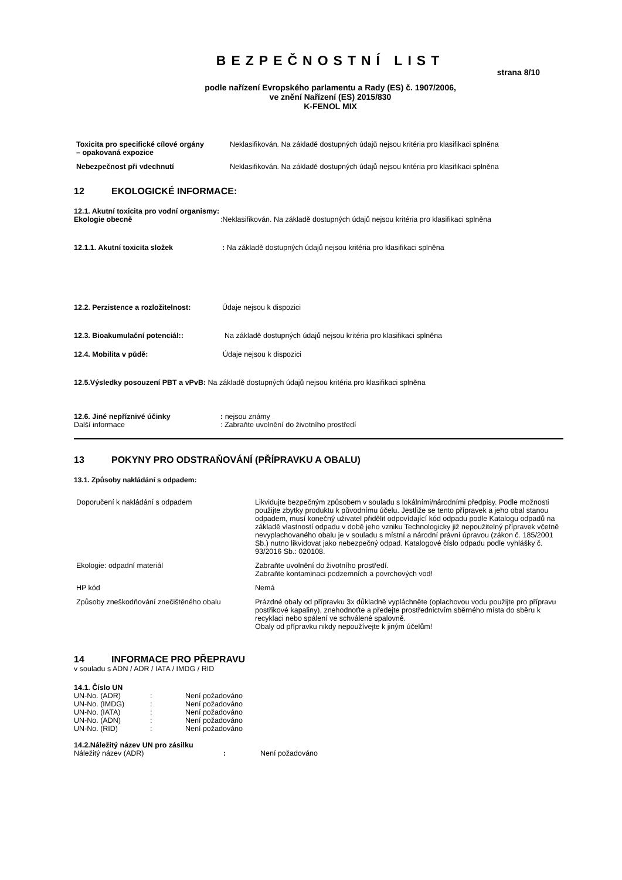BEZPEČNOSTNÍ LIST
strana 8/10
podle nařízení Evropského parlamentu a Rady (ES) č. 1907/2006,
ve znění Nařízení (ES) 2015/830
K-FENOL MIX
| Toxicita pro specifické cílové orgány – opakovaná expozice | Neklasifikován. Na základě dostupných údajů nejsou kritéria pro klasifikaci splněna |
| Nebezpečnost při vdechnutí | Neklasifikován. Na základě dostupných údajů nejsou kritéria pro klasifikaci splněna |
12 EKOLOGICKÉ INFORMACE:
12.1. Akutní toxicita pro vodní organismy:
Ekologie obecně :Neklasifikován. Na základě dostupných údajů nejsou kritéria pro klasifikaci splněna
12.1.1. Akutní toxicita složek : Na základě dostupných údajů nejsou kritéria pro klasifikaci splněna
12.2. Perzistence a rozložitelnost:
Údaje nejsou k dispozici
12.3. Bioakumulační potenciál:: Na základě dostupných údajů nejsou kritéria pro klasifikaci splněna
12.4. Mobilita v půdě: Údaje nejsou k dispozici
12.5.Výsledky posouzení PBT a vPvB: Na základě dostupných údajů nejsou kritéria pro klasifikaci splněna
12.6. Jiné nepříznivé účinky : nejsou známy
Další informace : Zabraňte uvolnění do životního prostředí
13 POKYNY PRO ODSTRAŇOVÁNÍ (PŘÍPRAVKU A OBALU)
13.1. Způsoby nakládání s odpadem:
| Doporučení k nakládání s odpadem | Likvidujte bezpečným způsobem v souladu s lokálními/národními předpisy. Podle možnosti použijte zbytky produktu k původnímu účelu. Jestliže se tento přípravek a jeho obal stanou odpadem, musí konečný uživatel přidělit odpovídající kód odpadu podle Katalogu odpadů na základě vlastností odpadu v době jeho vzniku Technologicky již nepoužitelný přípravek včetně nevyplachovaného obalu je v souladu s místní a národní právní úpravou (zákon č. 185/2001 Sb.) nutno likvidovat jako nebezpečný odpad. Katalogové číslo odpadu podle vyhlášky č. 93/2016 Sb.: 020108. |
| Ekologie: odpadní materiál | Zabraňte uvolnění do životního prostředí. Zabraňte kontaminaci podzemních a povrchových vod! |
| HP kód | Nemá |
| Způsoby zneškodňování znečištěného obalu | Prázdné obaly od přípravku 3x důkladně vypláchněte (oplachovou vodu použijte pro přípravu postřikové kapaliny), znehodnoťte a předejte prostřednictvím sběrného místa do sběru k recyklaci nebo spálení ve schválené spalovně. Obaly od přípravku nikdy nepoužívejte k jiným účelům! |
14 INFORMACE PRO PŘEPRAVU
v souladu s ADN / ADR / IATA / IMDG / RID
14.1. Číslo UN
| UN-No. (ADR) | : | Není požadováno |
| UN-No. (IMDG) | : | Není požadováno |
| UN-No. (IATA) | : | Není požadováno |
| UN-No. (ADN) | : | Není požadováno |
| UN-No. (RID) | : | Není požadováno |
14.2.Náležitý název UN pro zásilku
| Náležitý název (ADR) | : | Není požadováno |